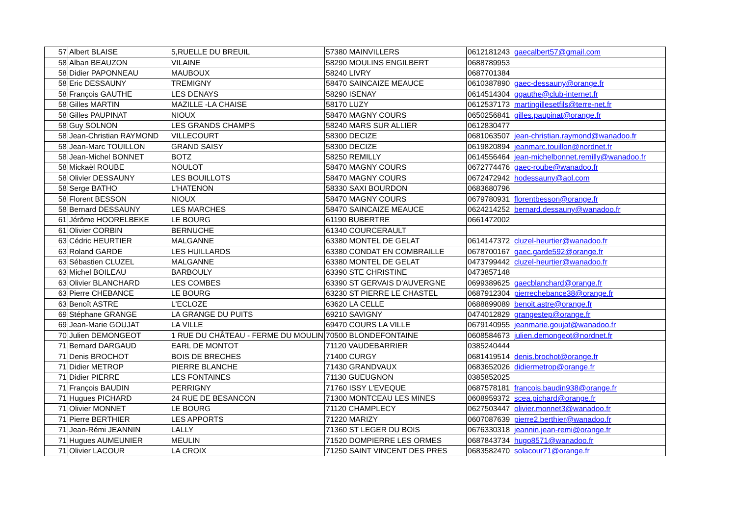| 57 | Albert BLAISE | 5,RUELLE DU BREUIL | 57380 MAINVILLERS | 0612181243 | gaecalbert57@gmail.com |
| 58 | Alban BEAUZON | VILAINE | 58290 MOULINS ENGILBERT | 0688789953 | |
| 58 | Didier PAPONNEAU | MAUBOUX | 58240 LIVRY | 0687701384 | |
| 58 | Eric DESSAUNY | TREMIGNY | 58470 SAINCAIZE MEAUCE | 0610387890 | gaec-dessauny@orange.fr |
| 58 | François GAUTHE | LES DENAYS | 58290 ISENAY | 0614514304 | ggauthe@club-internet.fr |
| 58 | Gilles MARTIN | MAZILLE -LA CHAISE | 58170 LUZY | 0612537173 | martingillesetfils@terre-net.fr |
| 58 | Gilles PAUPINAT | NIOUX | 58470 MAGNY COURS | 0650256841 | gilles.paupinat@orange.fr |
| 58 | Guy SOLNON | LES GRANDS CHAMPS | 58240 MARS SUR ALLIER | 0612830477 | |
| 58 | Jean-Christian RAYMOND | VILLECOURT | 58300 DECIZE | 0681063507 | jean-christian.raymond@wanadoo.fr |
| 58 | Jean-Marc TOUILLON | GRAND SAISY | 58300 DECIZE | 0619820894 | jeanmarc.touillon@nordnet.fr |
| 58 | Jean-Michel BONNET | BOTZ | 58250 REMILLY | 0614556464 | jean-michelbonnet.remilly@wanadoo.fr |
| 58 | Mickaël ROUBE | NOULOT | 58470 MAGNY COURS | 0672774476 | gaec-roube@wanadoo.fr |
| 58 | Olivier DESSAUNY | LES BOUILLOTS | 58470 MAGNY COURS | 0672472942 | hodessauny@aol.com |
| 58 | Serge BATHO | L'HATENON | 58330 SAXI BOURDON | 0683680796 | |
| 58 | Florent BESSON | NIOUX | 58470 MAGNY COURS | 0679780931 | florentbesson@orange.fr |
| 58 | Bernard DESSAUNY | LES MARCHES | 58470 SAINCAIZE MEAUCE | 0624214252 | bernard.dessauny@wanadoo.fr |
| 61 | Jérôme HOORELBEKE | LE BOURG | 61190 BUBERTRE | 0661472002 | |
| 61 | Olivier CORBIN | BERNUCHE | 61340 COURCERAULT | | |
| 63 | Cédric HEURTIER | MALGANNE | 63380 MONTEL DE GELAT | 0614147372 | cluzel-heurtier@wanadoo.fr |
| 63 | Roland GARDE | LES HUILLARDS | 63380 CONDAT EN COMBRAILLE | 0678700167 | gaec.garde592@orange.fr |
| 63 | Sébastien CLUZEL | MALGANNE | 63380 MONTEL DE GELAT | 0473799442 | cluzel-heurtier@wanadoo.fr |
| 63 | Michel BOILEAU | BARBOULY | 63390 STE CHRISTINE | 0473857148 | |
| 63 | Olivier BLANCHARD | LES COMBES | 63390 ST GERVAIS D'AUVERGNE | 0699389625 | gaecblanchard@orange.fr |
| 63 | Pierre CHEBANCE | LE BOURG | 63230 ST PIERRE LE CHASTEL | 0687912304 | pierrechebance38@orange.fr |
| 63 | Benoît ASTRE | L'ECLOZE | 63620 LA CELLE | 0688899089 | benoit.astre@orange.fr |
| 69 | Stéphane GRANGE | LA GRANGE DU PUITS | 69210 SAVIGNY | 0474012829 | grangestep@orange.fr |
| 69 | Jean-Marie GOUJAT | LA VILLE | 69470 COURS LA VILLE | 0679140955 | jeanmarie.goujat@wanadoo.fr |
| 70 | Julien DEMONGEOT | 1 RUE DU CHÂTEAU - FERME DU MOULIN | 70500 BLONDEFONTAINE | 0608584673 | julien.demongeot@nordnet.fr |
| 71 | Bernard DARGAUD | EARL DE MONTOT | 71120 VAUDEBARRIER | 0385240444 | |
| 71 | Denis BROCHOT | BOIS DE BRECHES | 71400 CURGY | 0681419514 | denis.brochot@orange.fr |
| 71 | Didier METROP | PIERRE BLANCHE | 71430 GRANDVAUX | 0683652026 | didiermetrop@orange.fr |
| 71 | Didier PIERRE | LES FONTAINES | 71130 GUEUGNON | 0385852025 | |
| 71 | François BAUDIN | PERRIGNY | 71760 ISSY L'EVEQUE | 0687578181 | francois.baudin938@orange.fr |
| 71 | Hugues PICHARD | 24 RUE DE BESANCON | 71300 MONTCEAU LES MINES | 0608959372 | scea.pichard@orange.fr |
| 71 | Olivier MONNET | LE BOURG | 71120 CHAMPLECY | 0627503447 | olivier.monnet3@wanadoo.fr |
| 71 | Pierre BERTHIER | LES APPORTS | 71220 MARIZY | 0607087639 | pierre2.berthier@wanadoo.fr |
| 71 | Jean-Rémi JEANNIN | LALLY | 71360 ST LEGER DU BOIS | 0676330318 | jeannin.jean-remi@orange.fr |
| 71 | Hugues AUMEUNIER | MEULIN | 71520 DOMPIERRE LES ORMES | 0687843734 | hugo8571@wanadoo.fr |
| 71 | Olivier LACOUR | LA CROIX | 71250 SAINT VINCENT DES PRES | 0683582470 | solacour71@orange.fr |